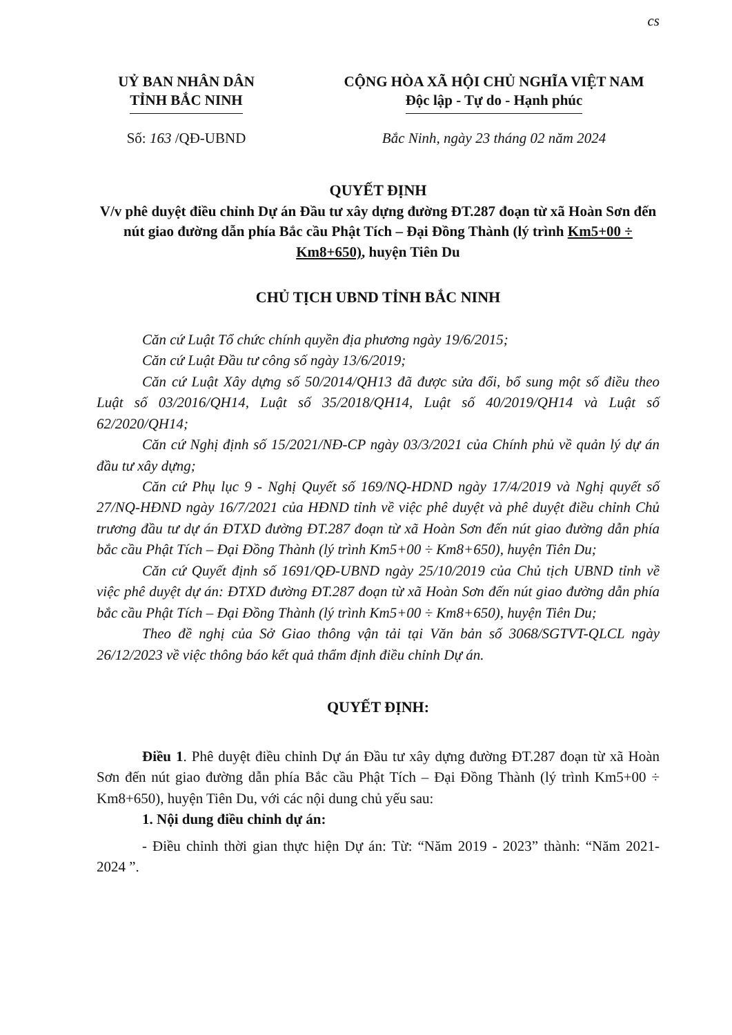cs
UỶ BAN NHÂN DÂN
TỈNH BẮC NINH
CỘNG HÒA XÃ HỘI CHỦ NGHĨA VIỆT NAM
Độc lập - Tự do - Hạnh phúc
Số: 163 /QĐ-UBND Bắc Ninh, ngày 23 tháng 02 năm 2024
QUYẾT ĐỊNH
V/v phê duyệt điều chỉnh Dự án Đầu tư xây dựng đường ĐT.287 đoạn từ xã Hoàn Sơn đến nút giao đường dẫn phía Bắc cầu Phật Tích – Đại Đồng Thành (lý trình Km5+00 ÷ Km8+650), huyện Tiên Du
CHỦ TỊCH UBND TỈNH BẮC NINH
Căn cứ Luật Tổ chức chính quyền địa phương ngày 19/6/2015;
Căn cứ Luật Đầu tư công số ngày 13/6/2019;
Căn cứ Luật Xây dựng số 50/2014/QH13 đã được sửa đổi, bổ sung một số điều theo Luật số 03/2016/QH14, Luật số 35/2018/QH14, Luật số 40/2019/QH14 và Luật số 62/2020/QH14;
Căn cứ Nghị định số 15/2021/NĐ-CP ngày 03/3/2021 của Chính phủ về quản lý dự án đầu tư xây dựng;
Căn cứ Phụ lục 9 - Nghị Quyết số 169/NQ-HDND ngày 17/4/2019 và Nghị quyết số 27/NQ-HĐND ngày 16/7/2021 của HĐND tỉnh về việc phê duyệt và phê duyệt điều chỉnh Chủ trương đầu tư dự án ĐTXD đường ĐT.287 đoạn từ xã Hoàn Sơn đến nút giao đường dẫn phía bắc cầu Phật Tích – Đại Đồng Thành (lý trình Km5+00 ÷ Km8+650), huyện Tiên Du;
Căn cứ Quyết định số 1691/QĐ-UBND ngày 25/10/2019 của Chủ tịch UBND tỉnh về việc phê duyệt dự án: ĐTXD đường ĐT.287 đoạn từ xã Hoàn Sơn đến nút giao đường dẫn phía bắc cầu Phật Tích – Đại Đồng Thành (lý trình Km5+00 ÷ Km8+650), huyện Tiên Du;
Theo đề nghị của Sở Giao thông vận tải tại Văn bản số 3068/SGTVT-QLCL ngày 26/12/2023 về việc thông báo kết quả thẩm định điều chỉnh Dự án.
QUYẾT ĐỊNH:
Điều 1. Phê duyệt điều chỉnh Dự án Đầu tư xây dựng đường ĐT.287 đoạn từ xã Hoàn Sơn đến nút giao đường dẫn phía Bắc cầu Phật Tích – Đại Đồng Thành (lý trình Km5+00 ÷ Km8+650), huyện Tiên Du, với các nội dung chủ yếu sau:
1. Nội dung điều chỉnh dự án:
- Điều chỉnh thời gian thực hiện Dự án: Từ: “Năm 2019 - 2023” thành: “Năm 2021- 2024 ”.